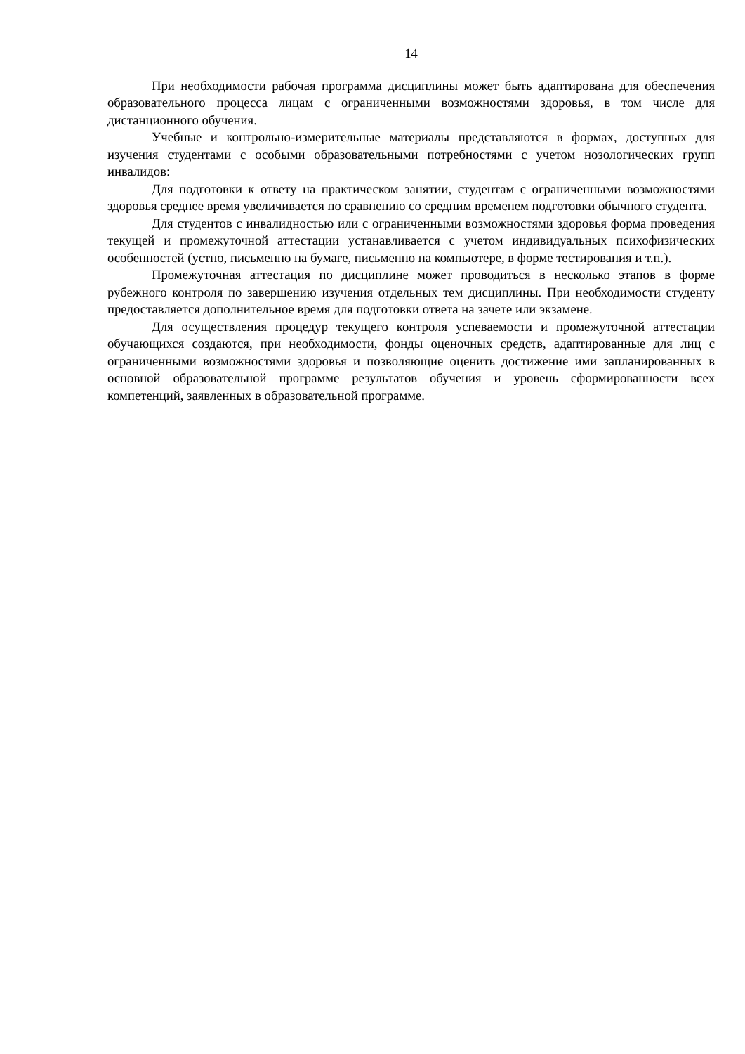14
При необходимости рабочая программа дисциплины может быть адаптирована для обеспечения образовательного процесса лицам с ограниченными возможностями здоровья, в том числе для дистанционного обучения.
Учебные и контрольно-измерительные материалы представляются в формах, доступных для изучения студентами с особыми образовательными потребностями с учетом нозологических групп инвалидов:
Для подготовки к ответу на практическом занятии, студентам с ограниченными возможностями здоровья среднее время увеличивается по сравнению со средним временем подготовки обычного студента.
Для студентов с инвалидностью или с ограниченными возможностями здоровья форма проведения текущей и промежуточной аттестации устанавливается с учетом индивидуальных психофизических особенностей (устно, письменно на бумаге, письменно на компьютере, в форме тестирования и т.п.).
Промежуточная аттестация по дисциплине может проводиться в несколько этапов в форме рубежного контроля по завершению изучения отдельных тем дисциплины. При необходимости студенту предоставляется дополнительное время для подготовки ответа на зачете или экзамене.
Для осуществления процедур текущего контроля успеваемости и промежуточной аттестации обучающихся создаются, при необходимости, фонды оценочных средств, адаптированные для лиц с ограниченными возможностями здоровья и позволяющие оценить достижение ими запланированных в основной образовательной программе результатов обучения и уровень сформированности всех компетенций, заявленных в образовательной программе.